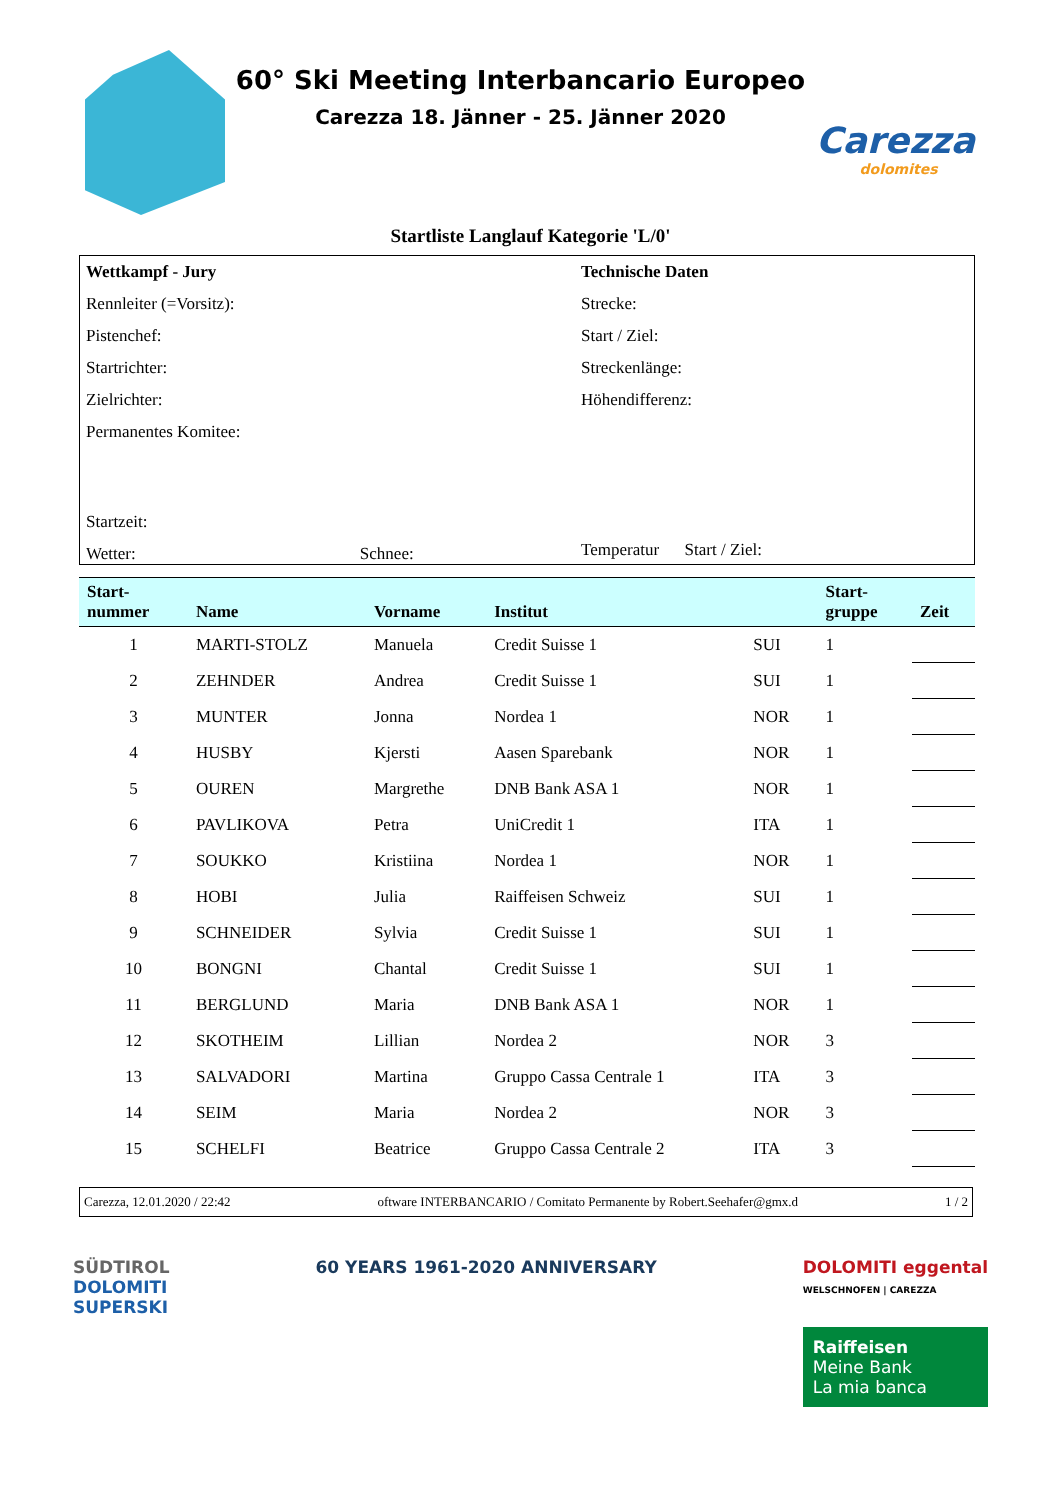60° Ski Meeting Interbancario Europeo
Carezza 18. Jänner - 25. Jänner 2020
Carezza
dolomites
Startliste Langlauf Kategorie 'L/0'
Wettkampf - Jury
Rennleiter (=Vorsitz):
Pistenchef:
Startrichter:
Zielrichter:
Permanentes Komitee:
Startzeit:
Wetter: Schnee:
Technische Daten
Strecke:
Start / Ziel:
Streckenlänge:
Höhendifferenz:
Temperatur Start / Ziel:
| Start- nummer | Name | Vorname | Institut | | Start- gruppe | Zeit |
| --- | --- | --- | --- | --- | --- | --- |
| 1 | MARTI-STOLZ | Manuela | Credit Suisse 1 | SUI | 1 | |
| 2 | ZEHNDER | Andrea | Credit Suisse 1 | SUI | 1 | |
| 3 | MUNTER | Jonna | Nordea 1 | NOR | 1 | |
| 4 | HUSBY | Kjersti | Aasen Sparebank | NOR | 1 | |
| 5 | OUREN | Margrethe | DNB Bank ASA 1 | NOR | 1 | |
| 6 | PAVLIKOVA | Petra | UniCredit 1 | ITA | 1 | |
| 7 | SOUKKO | Kristiina | Nordea 1 | NOR | 1 | |
| 8 | HOBI | Julia | Raiffeisen Schweiz | SUI | 1 | |
| 9 | SCHNEIDER | Sylvia | Credit Suisse 1 | SUI | 1 | |
| 10 | BONGNI | Chantal | Credit Suisse 1 | SUI | 1 | |
| 11 | BERGLUND | Maria | DNB Bank ASA 1 | NOR | 1 | |
| 12 | SKOTHEIM | Lillian | Nordea 2 | NOR | 3 | |
| 13 | SALVADORI | Martina | Gruppo Cassa Centrale 1 | ITA | 3 | |
| 14 | SEIM | Maria | Nordea 2 | NOR | 3 | |
| 15 | SCHELFI | Beatrice | Gruppo Cassa Centrale 2 | ITA | 3 | |
Carezza, 12.01.2020 / 22:42 oftware INTERBANCARIO / Comitato Permanente by Robert.Seehafer@gmx.d 1 / 2
SÜDTIROL
DOLOMITI
SUPERSKI
60 YEARS 1961-2020 ANNIVERSARY DOLOMITI eggental
WELSCHNOFEN | CAREZZA
Raiffeisen
Meine Bank
La mia banca